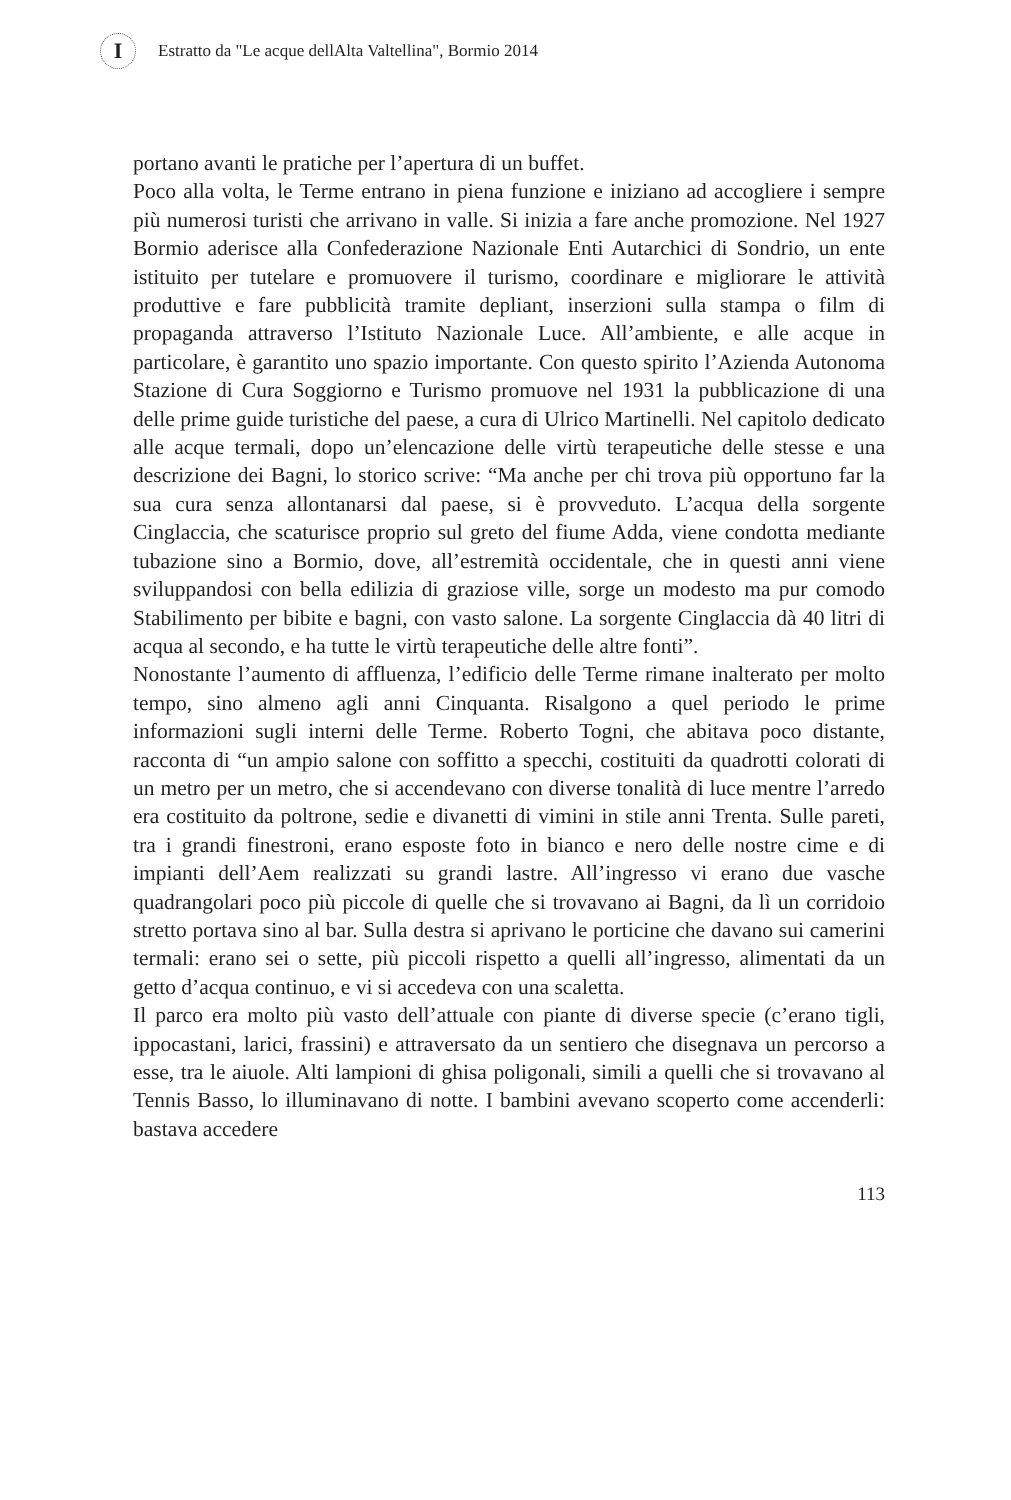I
Estratto da "Le acque dellAlta Valtellina", Bormio 2014
portano avanti le pratiche per l’apertura di un buffet.
Poco alla volta, le Terme entrano in piena funzione e iniziano ad accogliere i sempre più numerosi turisti che arrivano in valle. Si inizia a fare anche promozione. Nel 1927 Bormio aderisce alla Confederazione Nazionale Enti Autarchici di Sondrio, un ente istituito per tutelare e promuovere il turismo, coordinare e migliorare le attività produttive e fare pubblicità tramite depliant, inserzioni sulla stampa o film di propaganda attraverso l’Istituto Nazionale Luce. All’ambiente, e alle acque in particolare, è garantito uno spazio importante. Con questo spirito l’Azienda Autonoma Stazione di Cura Soggiorno e Turismo promuove nel 1931 la pubblicazione di una delle prime guide turistiche del paese, a cura di Ulrico Martinelli. Nel capitolo dedicato alle acque termali, dopo un’elencazione delle virtù terapeutiche delle stesse e una descrizione dei Bagni, lo storico scrive: “Ma anche per chi trova più opportuno far la sua cura senza allontanarsi dal paese, si è provveduto. L’acqua della sorgente Cinglaccia, che scaturisce proprio sul greto del fiume Adda, viene condotta mediante tubazione sino a Bormio, dove, all’estremità occidentale, che in questi anni viene sviluppandosi con bella edilizia di graziose ville, sorge un modesto ma pur comodo Stabilimento per bibite e bagni, con vasto salone. La sorgente Cinglaccia dà 40 litri di acqua al secondo, e ha tutte le virtù terapeutiche delle altre fonti”.
Nonostante l’aumento di affluenza, l’edificio delle Terme rimane inalterato per molto tempo, sino almeno agli anni Cinquanta. Risalgono a quel periodo le prime informazioni sugli interni delle Terme. Roberto Togni, che abitava poco distante, racconta di “un ampio salone con soffitto a specchi, costituiti da quadrotti colorati di un metro per un metro, che si accendevano con diverse tonalità di luce mentre l’arredo era costituito da poltrone, sedie e divanetti di vimini in stile anni Trenta. Sulle pareti, tra i grandi finestroni, erano esposte foto in bianco e nero delle nostre cime e di impianti dell’Aem realizzati su grandi lastre. All’ingresso vi erano due vasche quadrangolari poco più piccole di quelle che si trovavano ai Bagni, da lì un corridoio stretto portava sino al bar. Sulla destra si aprivano le porticine che davano sui camerini termali: erano sei o sette, più piccoli rispetto a quelli all’ingresso, alimentati da un getto d’acqua continuo, e vi si accedeva con una scaletta.
Il parco era molto più vasto dell’attuale con piante di diverse specie (c’erano tigli, ippocastani, larici, frassini) e attraversato da un sentiero che disegnava un percorso a esse, tra le aiuole. Alti lampioni di ghisa poligonali, simili a quelli che si trovavano al Tennis Basso, lo illuminavano di notte. I bambini avevano scoperto come accenderli: bastava accedere
113